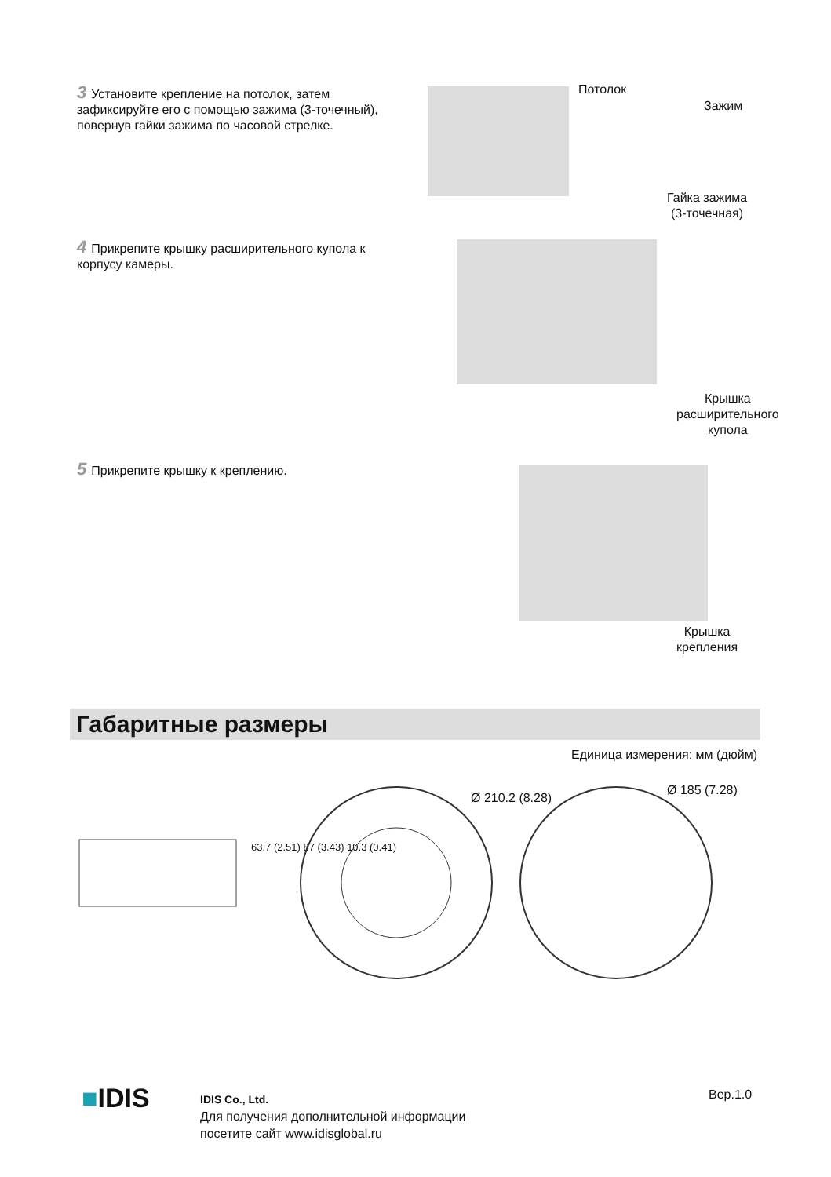3 Установите крепление на потолок, затем зафиксируйте его с помощью зажима (3-точечный), повернув гайки зажима по часовой стрелке.
Потолок
Зажим
Гайка зажима
(3-точечная)
4 Прикрепите крышку расширительного купола к корпусу камеры.
Крышка
расширительного
купола
5 Прикрепите крышку к креплению.
Крышка
крепления
Габаритные размеры
Единица измерения: мм (дюйм)
63.7 (2.51) 87 (3.43) 10.3 (0.41)
Ø 210.2 (8.28)
Ø 185 (7.28)
■IDIS
IDIS Co., Ltd.
Для получения дополнительной информации
посетите сайт www.idisglobal.ru
Вер.1.0